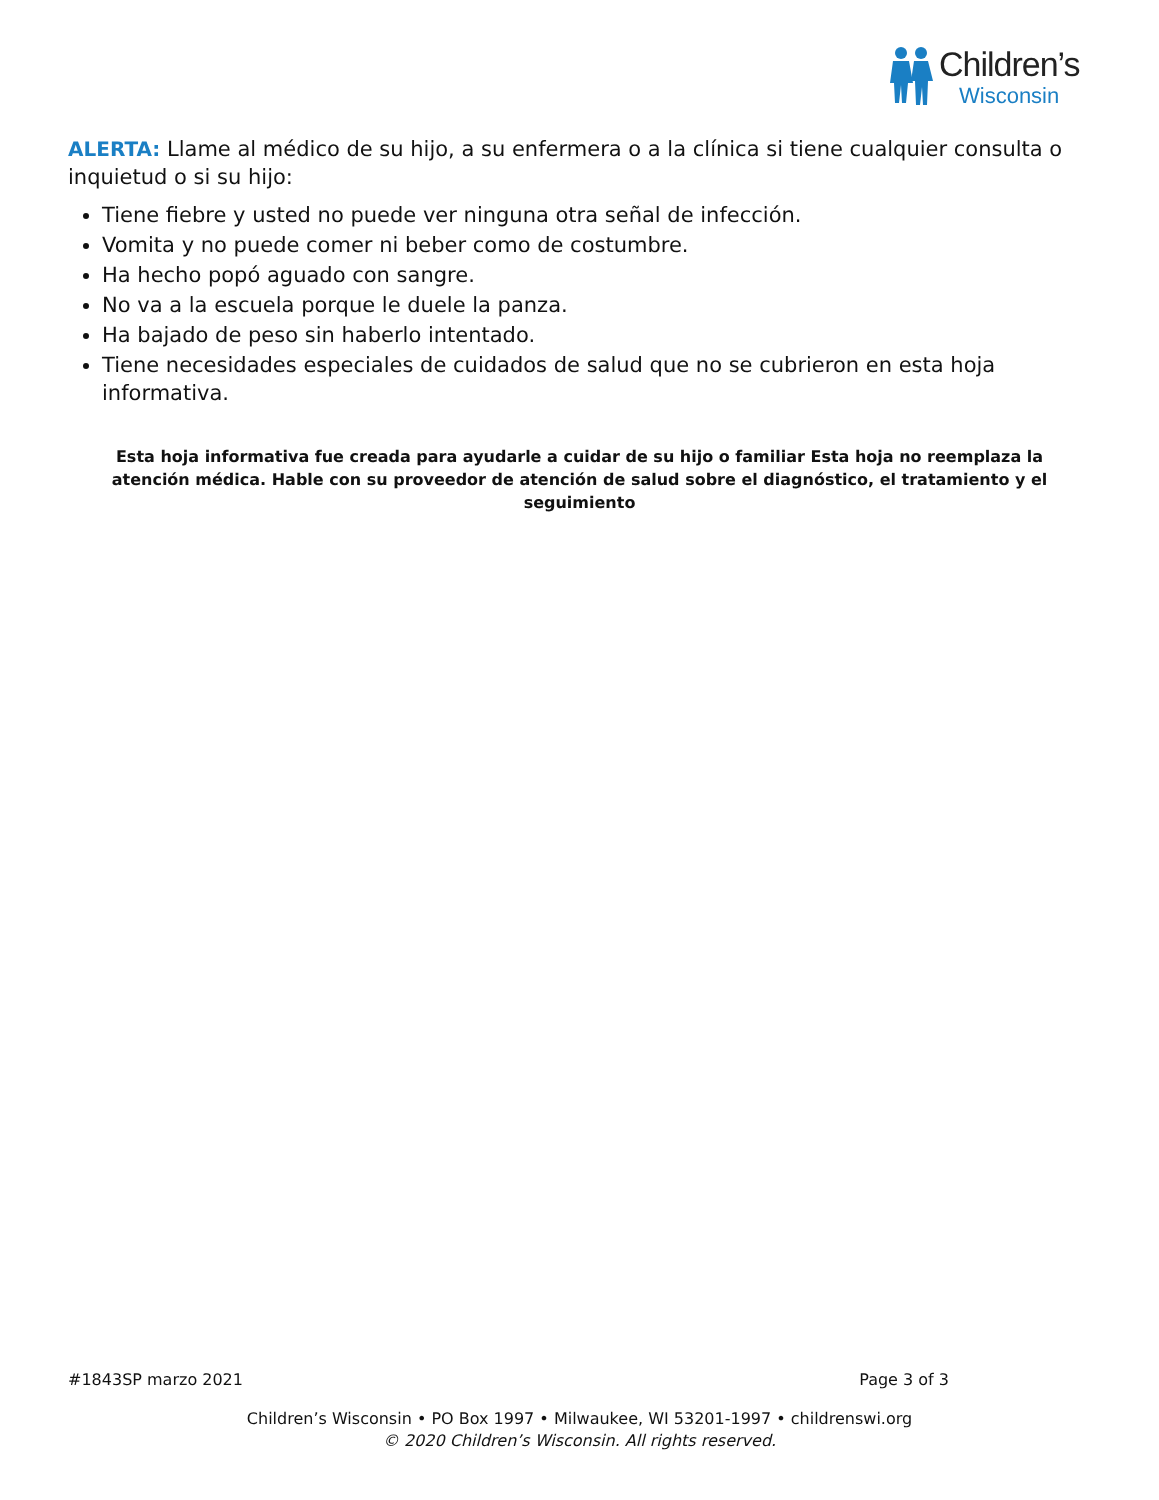Children’s
Wisconsin
ALERTA: Llame al médico de su hijo, a su enfermera o a la clínica si tiene cualquier consulta o inquietud o si su hijo:
Tiene fiebre y usted no puede ver ninguna otra señal de infección.
Vomita y no puede comer ni beber como de costumbre.
Ha hecho popó aguado con sangre.
No va a la escuela porque le duele la panza.
Ha bajado de peso sin haberlo intentado.
Tiene necesidades especiales de cuidados de salud que no se cubrieron en esta hoja informativa.
Esta hoja informativa fue creada para ayudarle a cuidar de su hijo o familiar Esta hoja no reemplaza la atención médica. Hable con su proveedor de atención de salud sobre el diagnóstico, el tratamiento y el seguimiento
#1843SP marzo 2021 Page 3 of 3
Children’s Wisconsin • PO Box 1997 • Milwaukee, WI 53201-1997 • childrenswi.org
© 2020 Children’s Wisconsin. All rights reserved.